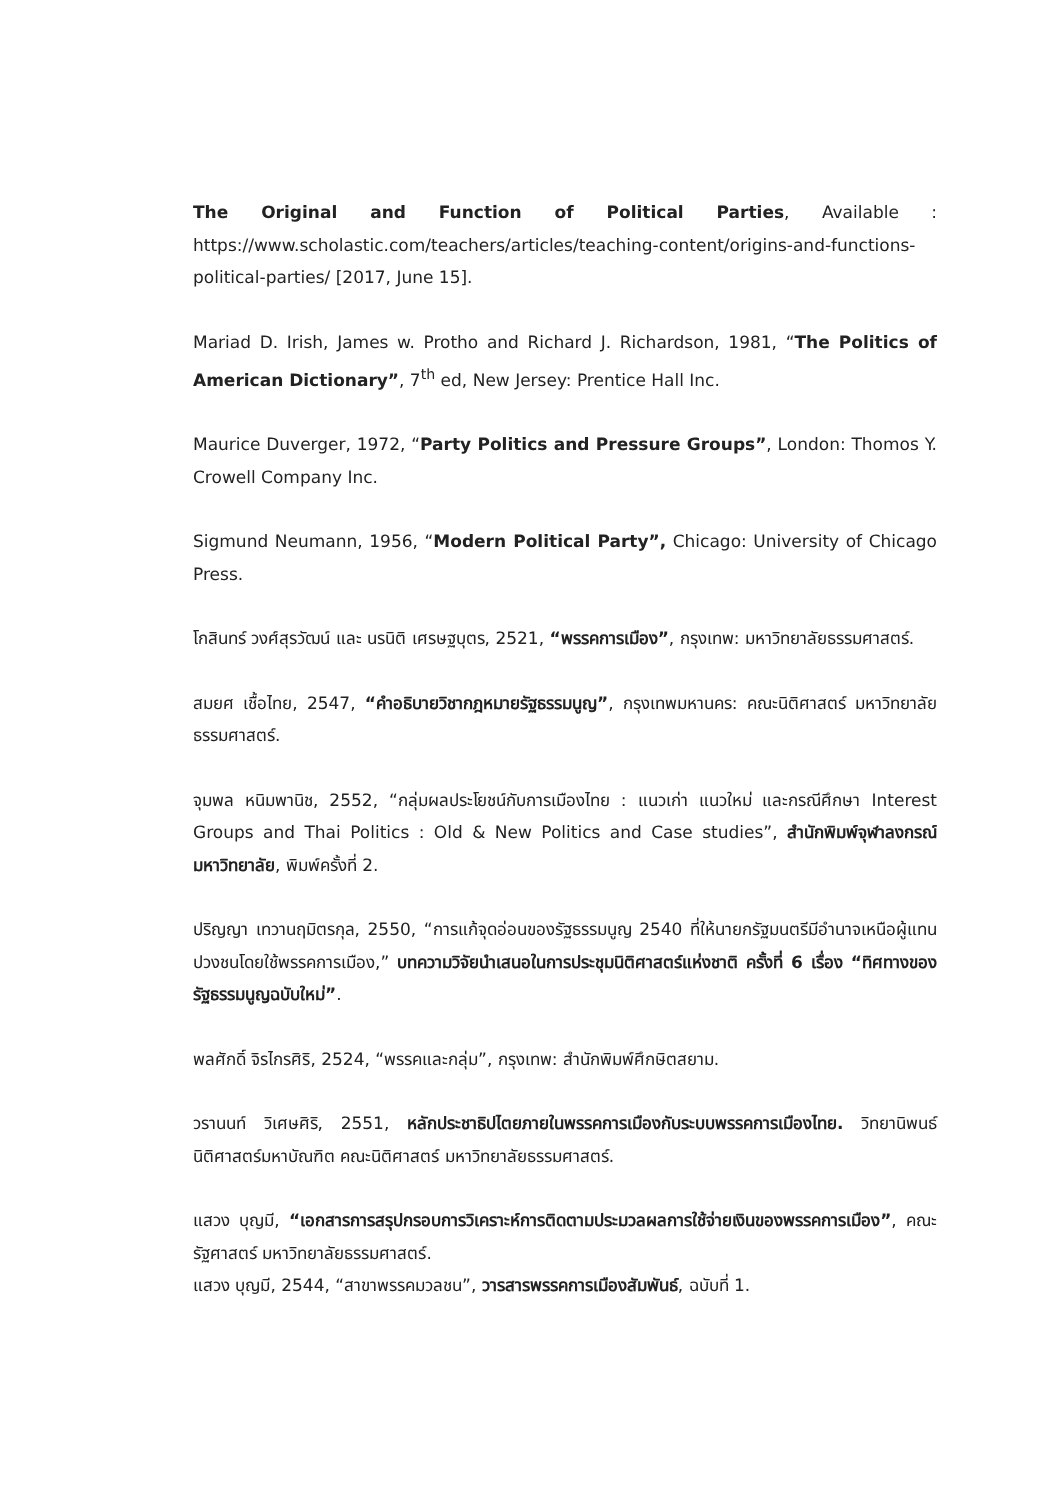The Original and Function of Political Parties, Available : https://www.scholastic.com/teachers/articles/teaching-content/origins-and-functions-political-parties/ [2017, June 15].
Mariad D. Irish, James w. Protho and Richard J. Richardson, 1981, “The Politics of American Dictionary”, 7<sup>th</sup> ed, New Jersey: Prentice Hall Inc.
Maurice Duverger, 1972, “Party Politics and Pressure Groups”, London: Thomos Y. Crowell Company Inc.
Sigmund Neumann, 1956, “Modern Political Party”, Chicago: University of Chicago Press.
โกสินทร์ วงศ์สุรวัฒน์ และ นรนิติ เศรษฐบุตร, 2521, “พรรคการเมือง”, กรุงเทพ: มหาวิทยาลัยธรรมศาสตร์.
สมยศ เชื้อไทย, 2547, “คำอธิบายวิชากฎหมายรัฐธรรมนูญ”, กรุงเทพมหานคร: คณะนิติศาสตร์ มหาวิทยาลัยธรรมศาสตร์.
จุมพล หนิมพานิช, 2552, “กลุ่มผลประโยชน์กับการเมืองไทย : แนวเก่า แนวใหม่ และกรณีศึกษา Interest Groups and Thai Politics : Old & New Politics and Case studies”, สำนักพิมพ์จุฬาลงกรณ์มหาวิทยาลัย, พิมพ์ครั้งที่ 2.
ปริญญา เทวานฤมิตรกุล, 2550, “การแก้จุดอ่อนของรัฐธรรมนูญ 2540 ที่ให้นายกรัฐมนตรีมีอำนาจเหนือผู้แทนปวงชนโดยใช้พรรคการเมือง,” บทความวิจัยนำเสนอในการประชุมนิติศาสตร์แห่งชาติ ครั้งที่ 6 เรื่อง “ทิศทางของรัฐธรรมนูญฉบับใหม่”.
พลศักดิ์ จิรไกรศิริ, 2524, “พรรคและกลุ่ม”, กรุงเทพ: สำนักพิมพ์ศึกษิตสยาม.
วรานนท์ วิเศษศิริ, 2551, หลักประชาธิปไตยภายในพรรคการเมืองกับระบบพรรคการเมืองไทย. วิทยานิพนธ์นิติศาสตร์มหาบัณฑิต คณะนิติศาสตร์ มหาวิทยาลัยธรรมศาสตร์.
แสวง บุญมี, “เอกสารการสรุปกรอบการวิเคราะห์การติดตามประมวลผลการใช้จ่ายเงินของพรรคการเมือง”, คณะรัฐศาสตร์ มหาวิทยาลัยธรรมศาสตร์.
แสวง บุญมี, 2544, “สาขาพรรคมวลชน”, วารสารพรรคการเมืองสัมพันธ์, ฉบับที่ 1.